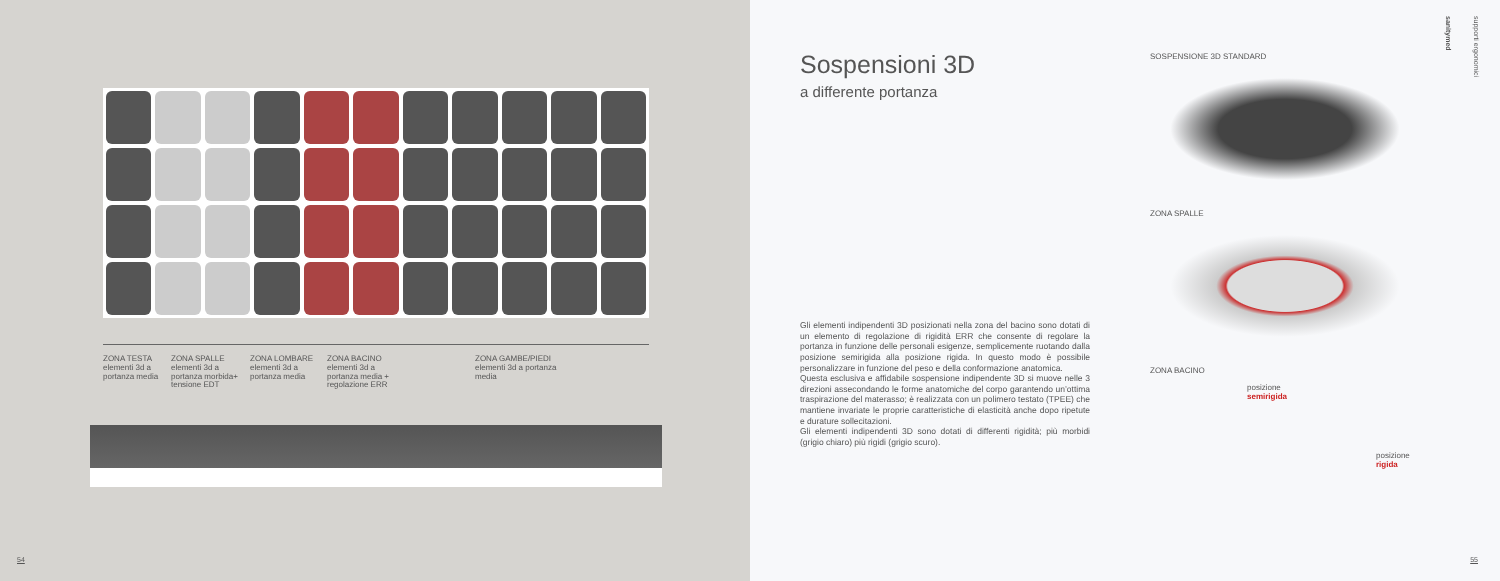ZONA TESTA
elementi 3d a
portanza media
ZONA SPALLE
elementi 3d a
portanza morbida+
tensione EDT
ZONA LOMBARE
elementi 3d a
portanza media
ZONA BACINO
elementi 3d a
portanza media +
regolazione ERR
ZONA GAMBE/PIEDI
elementi 3d a portanza
media
54
Sospensioni 3D
a differente portanza
Gli elementi indipendenti 3D posizionati nella zona del bacino sono dotati di un elemento di regolazione di rigidità ERR che consente di regolare la portanza in funzione delle personali esigenze, semplicemente ruotando dalla posizione semirigida alla posizione rigida. In questo modo è possibile personalizzare in funzione del peso e della conformazione anatomica.
Questa esclusiva e affidabile sospensione indipendente 3D si muove nelle 3 direzioni assecondando le forme anatomiche del corpo garantendo un’ottima traspirazione del materasso; è realizzata con un polimero testato (TPEE) che mantiene invariate le proprie caratteristiche di elasticità anche dopo ripetute e durature sollecitazioni.
Gli elementi indipendenti 3D sono dotati di differenti rigidità; più morbidi (grigio chiaro) più rigidi (grigio scuro).
SOSPENSIONE 3D STANDARD
ZONA SPALLE
ZONA BACINO
posizione
semirigida
posizione
rigida
supporti ergonomici
sanitymed
55